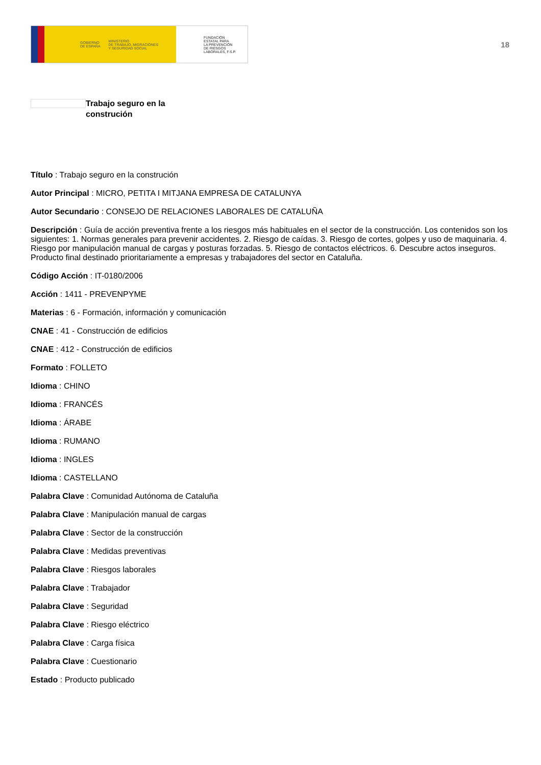GOBIERNO
DE ESPAÑA MINISTERIO
DE TRABAJO, MIGRACIONES
Y SEGURIDAD SOCIAL
FUNDACIÓN
ESTATAL PARA
LA PREVENCIÓN
DE RIESGOS
LABORALES, F.S.P.
18
Trabajo seguro en la
construción
Título : Trabajo seguro en la construción
Autor Principal : MICRO, PETITA I MITJANA EMPRESA DE CATALUNYA
Autor Secundario : CONSEJO DE RELACIONES LABORALES DE CATALUÑA
Descripción : Guía de acción preventiva frente a los riesgos más habituales en el sector de la construcción. Los contenidos son los siguientes: 1. Normas generales para prevenir accidentes. 2. Riesgo de caídas. 3. Riesgo de cortes, golpes y uso de maquinaria. 4. Riesgo por manipulación manual de cargas y posturas forzadas. 5. Riesgo de contactos eléctricos. 6. Descubre actos inseguros. Producto final destinado prioritariamente a empresas y trabajadores del sector en Cataluña.
Código Acción : IT-0180/2006
Acción : 1411 - PREVENPYME
Materias : 6 - Formación, información y comunicación
CNAE : 41 - Construcción de edificios
CNAE : 412 - Construcción de edificios
Formato : FOLLETO
Idioma : CHINO
Idioma : FRANCÉS
Idioma : ÁRABE
Idioma : RUMANO
Idioma : INGLES
Idioma : CASTELLANO
Palabra Clave : Comunidad Autónoma de Cataluña
Palabra Clave : Manipulación manual de cargas
Palabra Clave : Sector de la construcción
Palabra Clave : Medidas preventivas
Palabra Clave : Riesgos laborales
Palabra Clave : Trabajador
Palabra Clave : Seguridad
Palabra Clave : Riesgo eléctrico
Palabra Clave : Carga física
Palabra Clave : Cuestionario
Estado : Producto publicado